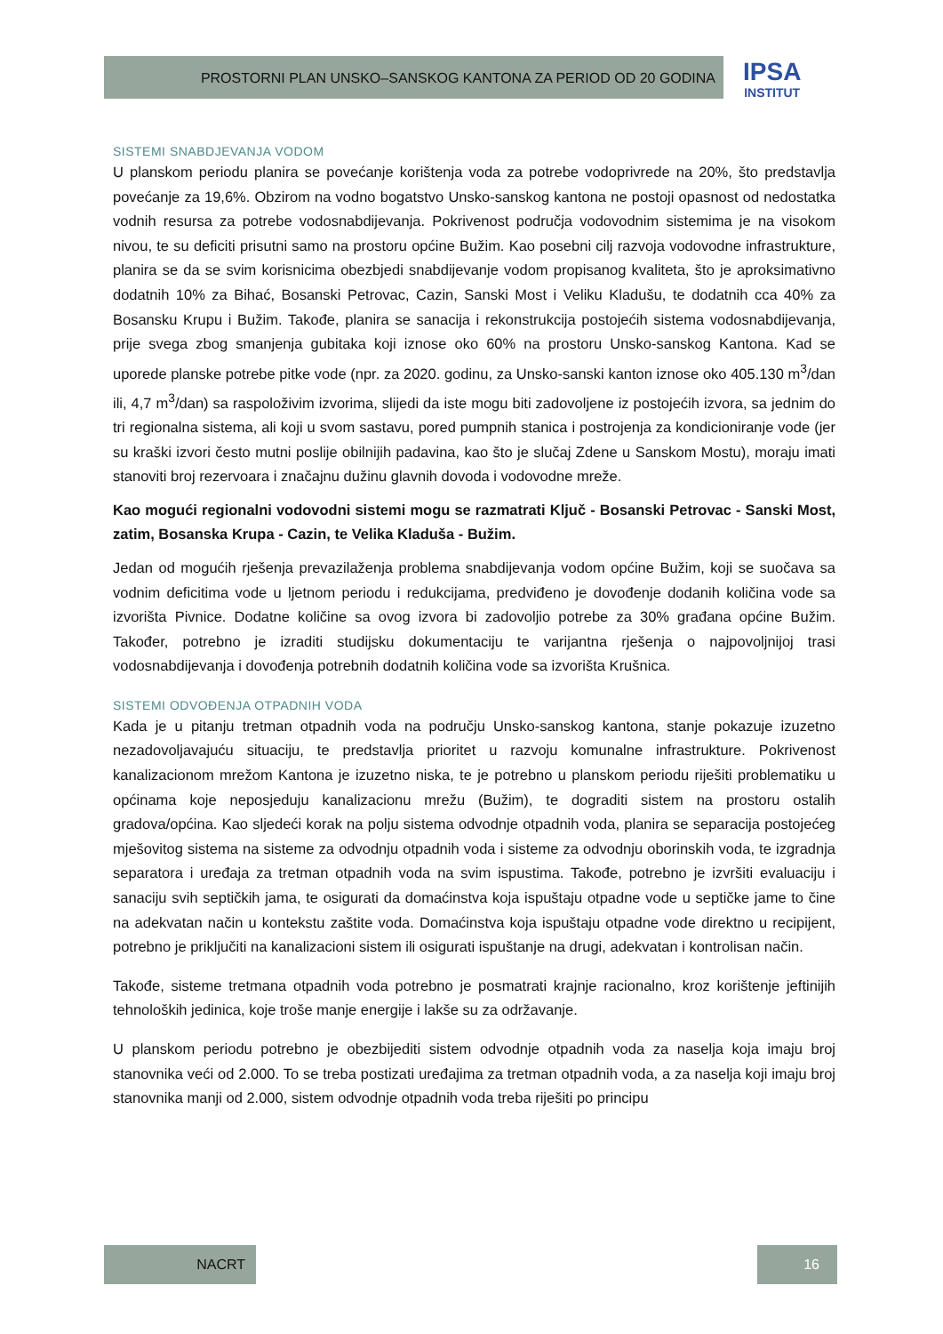PROSTORNI PLAN UNSKO–SANSKOG KANTONA ZA PERIOD OD 20 GODINA
IPSA
INSTITUT
SISTEMI SNABDJEVANJA VODOM
U planskom periodu planira se povećanje korištenja voda za potrebe vodoprivrede na 20%, što predstavlja povećanje za 19,6%. Obzirom na vodno bogatstvo Unsko-sanskog kantona ne postoji opasnost od nedostatka vodnih resursa za potrebe vodosnabdijevanja. Pokrivenost područja vodovodnim sistemima je na visokom nivou, te su deficiti prisutni samo na prostoru općine Bužim. Kao posebni cilj razvoja vodovodne infrastrukture, planira se da se svim korisnicima obezbjedi snabdijevanje vodom propisanog kvaliteta, što je aproksimativno dodatnih 10% za Bihać, Bosanski Petrovac, Cazin, Sanski Most i Veliku Kladušu, te dodatnih cca 40% za Bosansku Krupu i Bužim. Takođe, planira se sanacija i rekonstrukcija postojećih sistema vodosnabdijevanja, prije svega zbog smanjenja gubitaka koji iznose oko 60% na prostoru Unsko-sanskog Kantona. Kad se uporede planske potrebe pitke vode (npr. za 2020. godinu, za Unsko-sanski kanton iznose oko 405.130 m<sup>3</sup>/dan ili, 4,7 m<sup>3</sup>/dan) sa raspoloživim izvorima, slijedi da iste mogu biti zadovoljene iz postojećih izvora, sa jednim do tri regionalna sistema, ali koji u svom sastavu, pored pumpnih stanica i postrojenja za kondicioniranje vode (jer su kraški izvori često mutni poslije obilnijih padavina, kao što je slučaj Zdene u Sanskom Mostu), moraju imati stanoviti broj rezervoara i značajnu dužinu glavnih dovoda i vodovodne mreže.
Kao mogući regionalni vodovodni sistemi mogu se razmatrati Ključ - Bosanski Petrovac - Sanski Most, zatim, Bosanska Krupa - Cazin, te Velika Kladuša - Bužim.
Jedan od mogućih rješenja prevazilaženja problema snabdijevanja vodom općine Bužim, koji se suočava sa vodnim deficitima vode u ljetnom periodu i redukcijama, predviđeno je dovođenje dodanih količina vode sa izvorišta Pivnice. Dodatne količine sa ovog izvora bi zadovoljio potrebe za 30% građana općine Bužim. Također, potrebno je izraditi studijsku dokumentaciju te varijantna rješenja o najpovoljnijoj trasi vodosnabdijevanja i dovođenja potrebnih dodatnih količina vode sa izvorišta Krušnica.
SISTEMI ODVOĐENJA OTPADNIH VODA
Kada je u pitanju tretman otpadnih voda na području Unsko-sanskog kantona, stanje pokazuje izuzetno nezadovoljavajuću situaciju, te predstavlja prioritet u razvoju komunalne infrastrukture. Pokrivenost kanalizacionom mrežom Kantona je izuzetno niska, te je potrebno u planskom periodu riješiti problematiku u općinama koje neposjeduju kanalizacionu mrežu (Bužim), te dograditi sistem na prostoru ostalih gradova/općina. Kao sljedeći korak na polju sistema odvodnje otpadnih voda, planira se separacija postojećeg mješovitog sistema na sisteme za odvodnju otpadnih voda i sisteme za odvodnju oborinskih voda, te izgradnja separatora i uređaja za tretman otpadnih voda na svim ispustima. Takođe, potrebno je izvršiti evaluaciju i sanaciju svih septičkih jama, te osigurati da domaćinstva koja ispuštaju otpadne vode u septičke jame to čine na adekvatan način u kontekstu zaštite voda. Domaćinstva koja ispuštaju otpadne vode direktno u recipijent, potrebno je priključiti na kanalizacioni sistem ili osigurati ispuštanje na drugi, adekvatan i kontrolisan način.
Takođe, sisteme tretmana otpadnih voda potrebno je posmatrati krajnje racionalno, kroz korištenje jeftinijih tehnoloških jedinica, koje troše manje energije i lakše su za održavanje.
U planskom periodu potrebno je obezbijediti sistem odvodnje otpadnih voda za naselja koja imaju broj stanovnika veći od 2.000. To se treba postizati uređajima za tretman otpadnih voda, a za naselja koji imaju broj stanovnika manji od 2.000, sistem odvodnje otpadnih voda treba riješiti po principu
NACRT 16